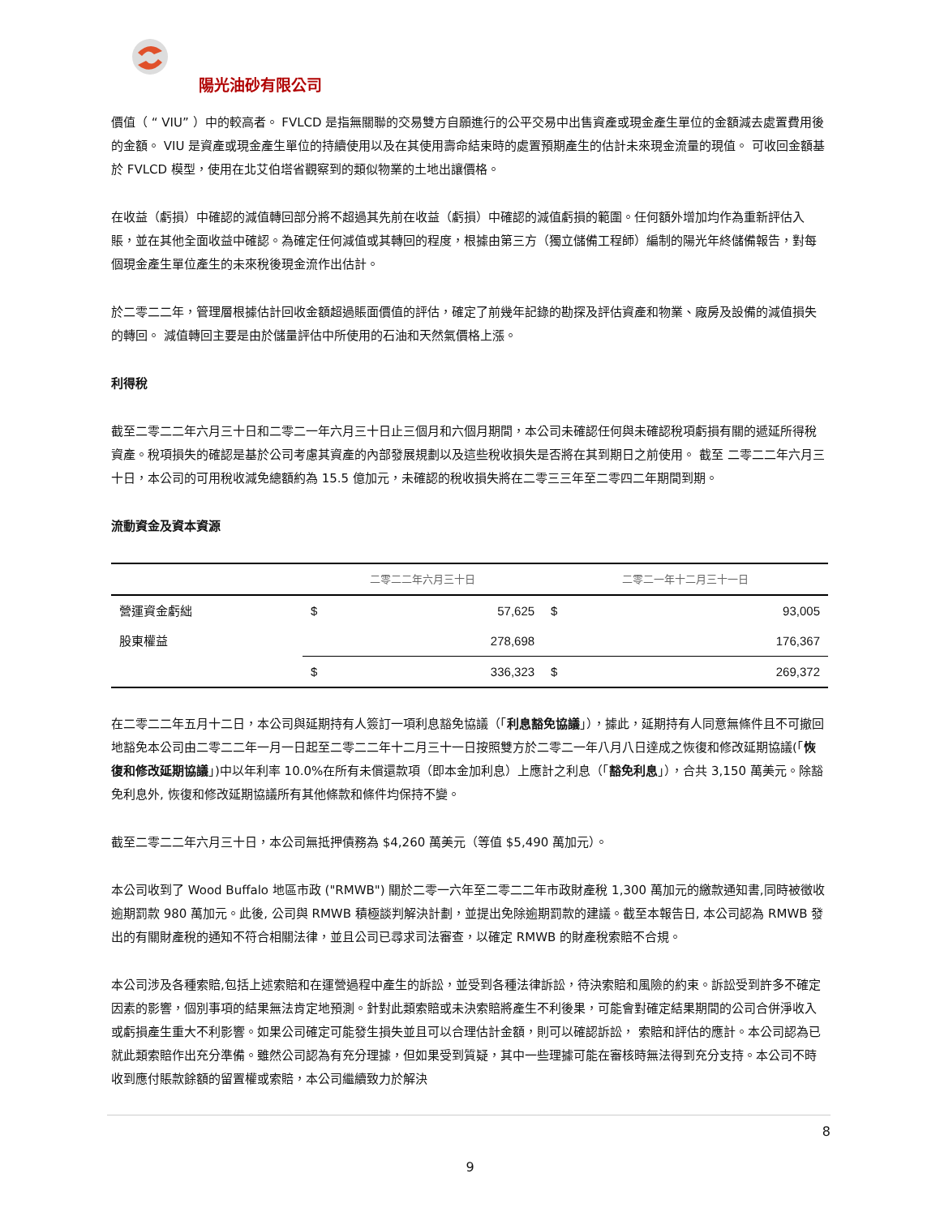陽光油砂有限公司
價值（ “ VIU” ）中的較高者。 FVLCD 是指無關聯的交易雙方自願進行的公平交易中出售資產或現金產生單位的金額減去處置費用後的金額。 VIU 是資產或現金產生單位的持續使用以及在其使用壽命結束時的處置預期產生的估計未來現金流量的現值。 可收回金額基於 FVLCD 模型，使用在北艾伯塔省觀察到的類似物業的土地出讓價格。
在收益（虧損）中確認的減值轉回部分將不超過其先前在收益（虧損）中確認的減值虧損的範圍。任何額外增加均作為重新評估入賬，並在其他全面收益中確認。為確定任何減值或其轉回的程度，根據由第三方（獨立儲備工程師）編制的陽光年終儲備報告，對每個現金產生單位產生的未來稅後現金流作出估計。
於二零二二年，管理層根據估計回收金額超過賬面價值的評估，確定了前幾年記錄的勘探及評估資產和物業、廠房及設備的減值損失的轉回。 減值轉回主要是由於儲量評估中所使用的石油和天然氣價格上漲。
利得稅
截至二零二二年六月三十日和二零二一年六月三十日止三個月和六個月期間，本公司未確認任何與未確認稅項虧損有關的遞延所得稅資產。稅項損失的確認是基於公司考慮其資產的內部發展規劃以及這些稅收損失是否將在其到期日之前使用。 截至 二零二二年六月三十日，本公司的可用稅收減免總額約為 15.5 億加元，未確認的稅收損失將在二零三三年至二零四二年期間到期。
流動資金及資本資源
| | 二零二二年六月三十日 | | 二零二一年十二月三十一日 | |
| --- | --- | --- | --- | --- |
| 營運資金虧絀 | $ | 57,625 | $ | 93,005 |
| 股東權益 | | 278,698 | | 176,367 |
| | $ | 336,323 | $ | 269,372 |
在二零二二年五月十二日，本公司與延期持有人簽訂一項利息豁免協議（「利息豁免協議」），據此，延期持有人同意無條件且不可撤回地豁免本公司由二零二二年一月一日起至二零二二年十二月三十一日按照雙方於二零二一年八月八日達成之恢復和修改延期協議(「恢復和修改延期協議」)中以年利率 10.0%在所有未償還款項（即本金加利息）上應計之利息（「豁免利息」），合共 3,150 萬美元。除豁免利息外, 恢復和修改延期協議所有其他條款和條件均保持不變。
截至二零二二年六月三十日，本公司無抵押債務為 $4,260 萬美元（等值 $5,490 萬加元）。
本公司收到了 Wood Buffalo 地區市政 ("RMWB") 關於二零一六年至二零二二年市政財產稅 1,300 萬加元的繳款通知書,同時被徵收逾期罰款 980 萬加元。此後, 公司與 RMWB 積極談判解決計劃，並提出免除逾期罰款的建議。截至本報告日, 本公司認為 RMWB 發出的有關財產稅的通知不符合相關法律，並且公司已尋求司法審查，以確定 RMWB 的財產稅索賠不合規。
本公司涉及各種索賠,包括上述索賠和在運營過程中產生的訴訟，並受到各種法律訴訟，待決索賠和風險的約束。訴訟受到許多不確定因素的影響，個別事項的結果無法肯定地預測。針對此類索賠或未決索賠將產生不利後果，可能會對確定結果期間的公司合併淨收入或虧損產生重大不利影響。如果公司確定可能發生損失並且可以合理估計金額，則可以確認訴訟， 索賠和評估的應計。本公司認為已就此類索賠作出充分準備。雖然公司認為有充分理據，但如果受到質疑，其中一些理據可能在審核時無法得到充分支持。本公司不時收到應付賬款餘額的留置權或索賠，本公司繼續致力於解決
8
9